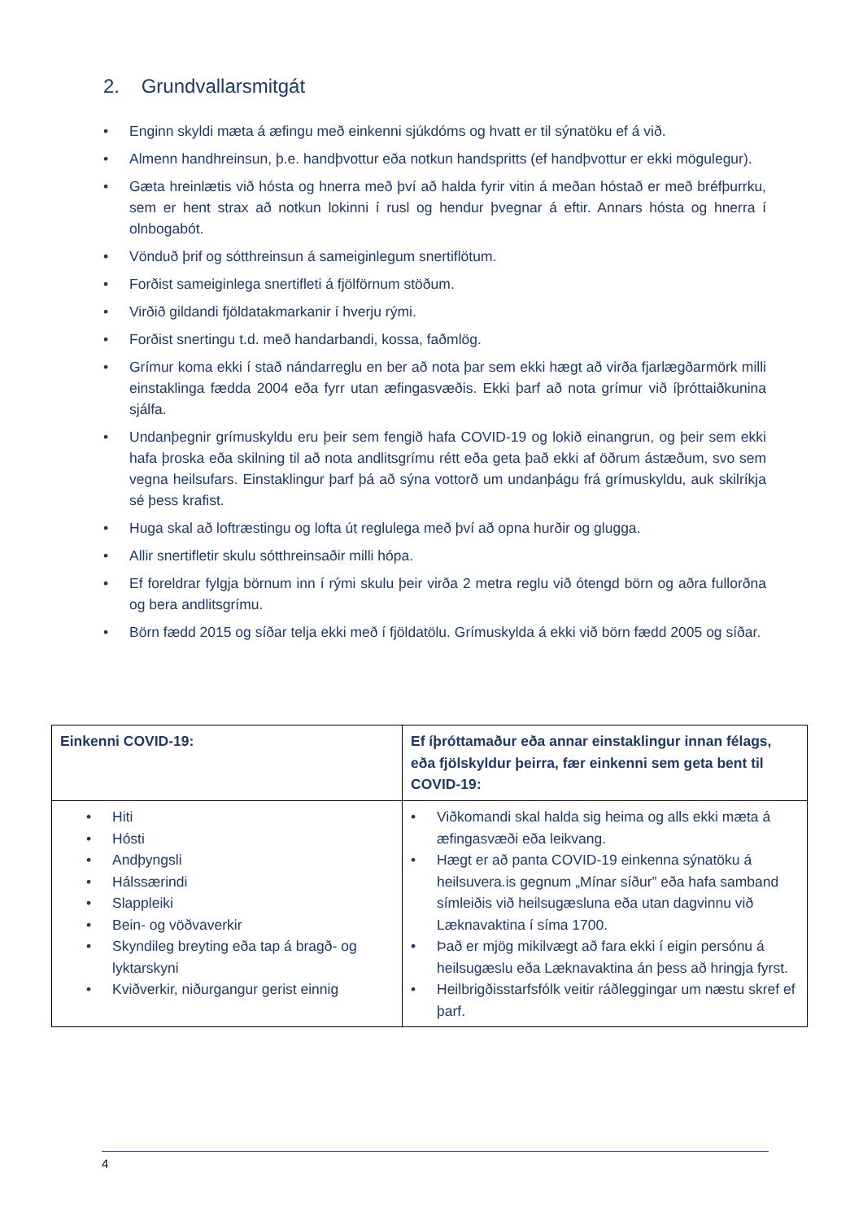2. Grundvallarsmitgát
• Enginn skyldi mæta á æfingu með einkenni sjúkdóms og hvatt er til sýnatöku ef á við.
• Almenn handhreinsun, þ.e. handþvottur eða notkun handspritts (ef handþvottur er ekki mögulegur).
• Gæta hreinlætis við hósta og hnerra með því að halda fyrir vitin á meðan hóstað er með bréfþurrku, sem er hent strax að notkun lokinni í rusl og hendur þvegnar á eftir. Annars hósta og hnerra í olnbogabót.
• Vönduð þrif og sótthreinsun á sameiginlegum snertiflötum.
• Forðist sameiginlega snertifleti á fjölförnum stöðum.
• Virðið gildandi fjöldatakmarkanir í hverju rými.
• Forðist snertingu t.d. með handarbandi, kossa, faðmlög.
• Grímur koma ekki í stað nándarreglu en ber að nota þar sem ekki hægt að virða fjarlægðarmörk milli einstaklinga fædda 2004 eða fyrr utan æfingasvæðis. Ekki þarf að nota grímur við íþróttaiðkunina sjálfa.
• Undanþegnir grímuskyldu eru þeir sem fengið hafa COVID-19 og lokið einangrun, og þeir sem ekki hafa þroska eða skilning til að nota andlitsgrímu rétt eða geta það ekki af öðrum ástæðum, svo sem vegna heilsufars. Einstaklingur þarf þá að sýna vottorð um undanþágu frá grímuskyldu, auk skilríkja sé þess krafist.
• Huga skal að loftræstingu og lofta út reglulega með því að opna hurðir og glugga.
• Allir snertifletir skulu sótthreinsaðir milli hópa.
• Ef foreldrar fylgja börnum inn í rými skulu þeir virða 2 metra reglu við ótengd börn og aðra fullorðna og bera andlitsgrímu.
• Börn fædd 2015 og síðar telja ekki með í fjöldatölu. Grímuskylda á ekki við börn fædd 2005 og síðar.
| Einkenni COVID-19: | Ef íþróttamaður eða annar einstaklingur innan félags, eða fjölskyldur þeirra, fær einkenni sem geta bent til COVID-19: |
| --- | --- |
| • Hiti • Hósti • Andþyngsli • Hálssærindi • Slappleiki • Bein- og vöðvaverkir • Skyndileg breyting eða tap á bragð- og lyktarskyni • Kviðverkir, niðurgangur gerist einnig | • Viðkomandi skal halda sig heima og alls ekki mæta á æfingasvæði eða leikvang. • Hægt er að panta COVID-19 einkenna sýnatöku á heilsuvera.is gegnum „Mínar síður” eða hafa samband símleiðis við heilsugæsluna eða utan dagvinnu við Læknavaktina í síma 1700. • Það er mjög mikilvægt að fara ekki í eigin persónu á heilsugæslu eða Læknavaktina án þess að hringja fyrst. • Heilbrigðisstarfsfólk veitir ráðleggingar um næstu skref ef þarf. |
4